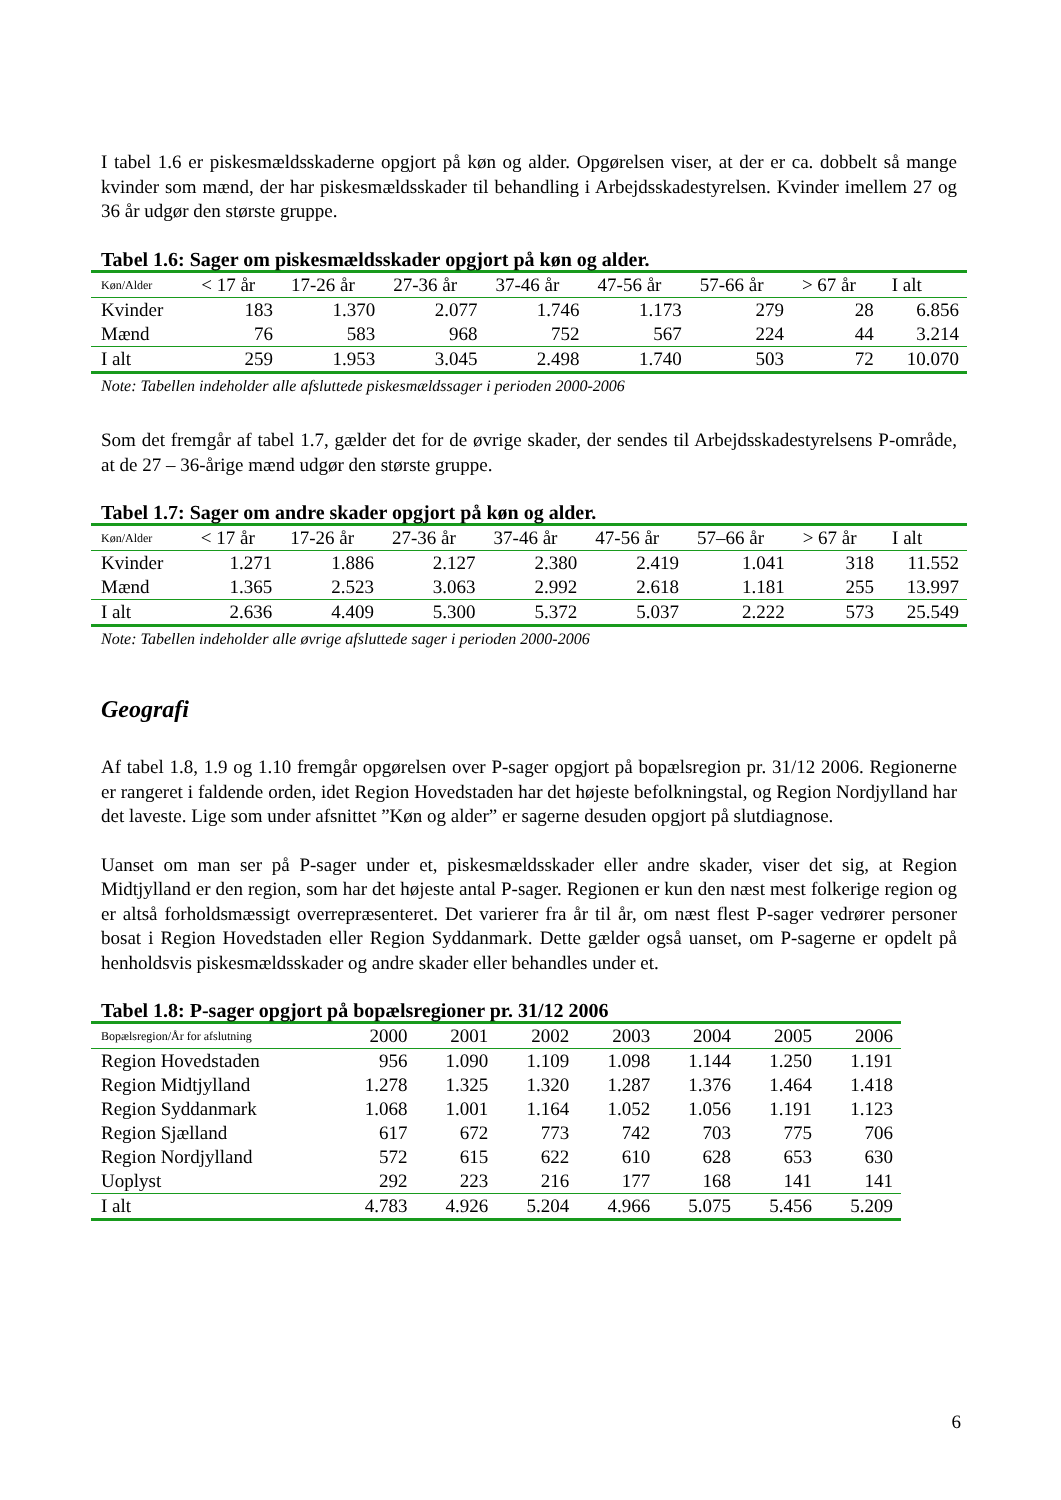I tabel 1.6 er piskesmældsskaderne opgjort på køn og alder. Opgørelsen viser, at der er ca. dobbelt så mange kvinder som mænd, der har piskesmældsskader til behandling i Arbejdsskadestyrelsen. Kvinder imellem 27 og 36 år udgør den største gruppe.
Tabel 1.6: Sager om piskesmældsskader opgjort på køn og alder.
| Køn/Alder | < 17 år | 17-26 år | 27-36 år | 37-46 år | 47-56 år | 57-66 år | > 67 år | I alt |
| --- | --- | --- | --- | --- | --- | --- | --- | --- |
| Kvinder | 183 | 1.370 | 2.077 | 1.746 | 1.173 | 279 | 28 | 6.856 |
| Mænd | 76 | 583 | 968 | 752 | 567 | 224 | 44 | 3.214 |
| I alt | 259 | 1.953 | 3.045 | 2.498 | 1.740 | 503 | 72 | 10.070 |
Note: Tabellen indeholder alle afsluttede piskesmældssager i perioden 2000-2006
Som det fremgår af tabel 1.7, gælder det for de øvrige skader, der sendes til Arbejdsskadestyrelsens P-område, at de 27 – 36-årige mænd udgør den største gruppe.
Tabel 1.7: Sager om andre skader opgjort på køn og alder.
| Køn/Alder | < 17 år | 17-26 år | 27-36 år | 37-46 år | 47-56 år | 57–66 år | > 67 år | I alt |
| --- | --- | --- | --- | --- | --- | --- | --- | --- |
| Kvinder | 1.271 | 1.886 | 2.127 | 2.380 | 2.419 | 1.041 | 318 | 11.552 |
| Mænd | 1.365 | 2.523 | 3.063 | 2.992 | 2.618 | 1.181 | 255 | 13.997 |
| I alt | 2.636 | 4.409 | 5.300 | 5.372 | 5.037 | 2.222 | 573 | 25.549 |
Note: Tabellen indeholder alle øvrige afsluttede sager i perioden 2000-2006
Geografi
Af tabel 1.8, 1.9 og 1.10 fremgår opgørelsen over P-sager opgjort på bopælsregion pr. 31/12 2006. Regionerne er rangeret i faldende orden, idet Region Hovedstaden har det højeste befolkningstal, og Region Nordjylland har det laveste. Lige som under afsnittet ”Køn og alder” er sagerne desuden opgjort på slutdiagnose.
Uanset om man ser på P-sager under et, piskesmældsskader eller andre skader, viser det sig, at Region Midtjylland er den region, som har det højeste antal P-sager. Regionen er kun den næst mest folkerige region og er altså forholdsmæssigt overrepræsenteret. Det varierer fra år til år, om næst flest P-sager vedrører personer bosat i Region Hovedstaden eller Region Syddanmark. Dette gælder også uanset, om P-sagerne er opdelt på henholdsvis piskesmældsskader og andre skader eller behandles under et.
Tabel 1.8: P-sager opgjort på bopælsregioner pr. 31/12 2006
| Bopælsregion/År for afslutning | 2000 | 2001 | 2002 | 2003 | 2004 | 2005 | 2006 |
| --- | --- | --- | --- | --- | --- | --- | --- |
| Region Hovedstaden | 956 | 1.090 | 1.109 | 1.098 | 1.144 | 1.250 | 1.191 |
| Region Midtjylland | 1.278 | 1.325 | 1.320 | 1.287 | 1.376 | 1.464 | 1.418 |
| Region Syddanmark | 1.068 | 1.001 | 1.164 | 1.052 | 1.056 | 1.191 | 1.123 |
| Region Sjælland | 617 | 672 | 773 | 742 | 703 | 775 | 706 |
| Region Nordjylland | 572 | 615 | 622 | 610 | 628 | 653 | 630 |
| Uoplyst | 292 | 223 | 216 | 177 | 168 | 141 | 141 |
| I alt | 4.783 | 4.926 | 5.204 | 4.966 | 5.075 | 5.456 | 5.209 |
6